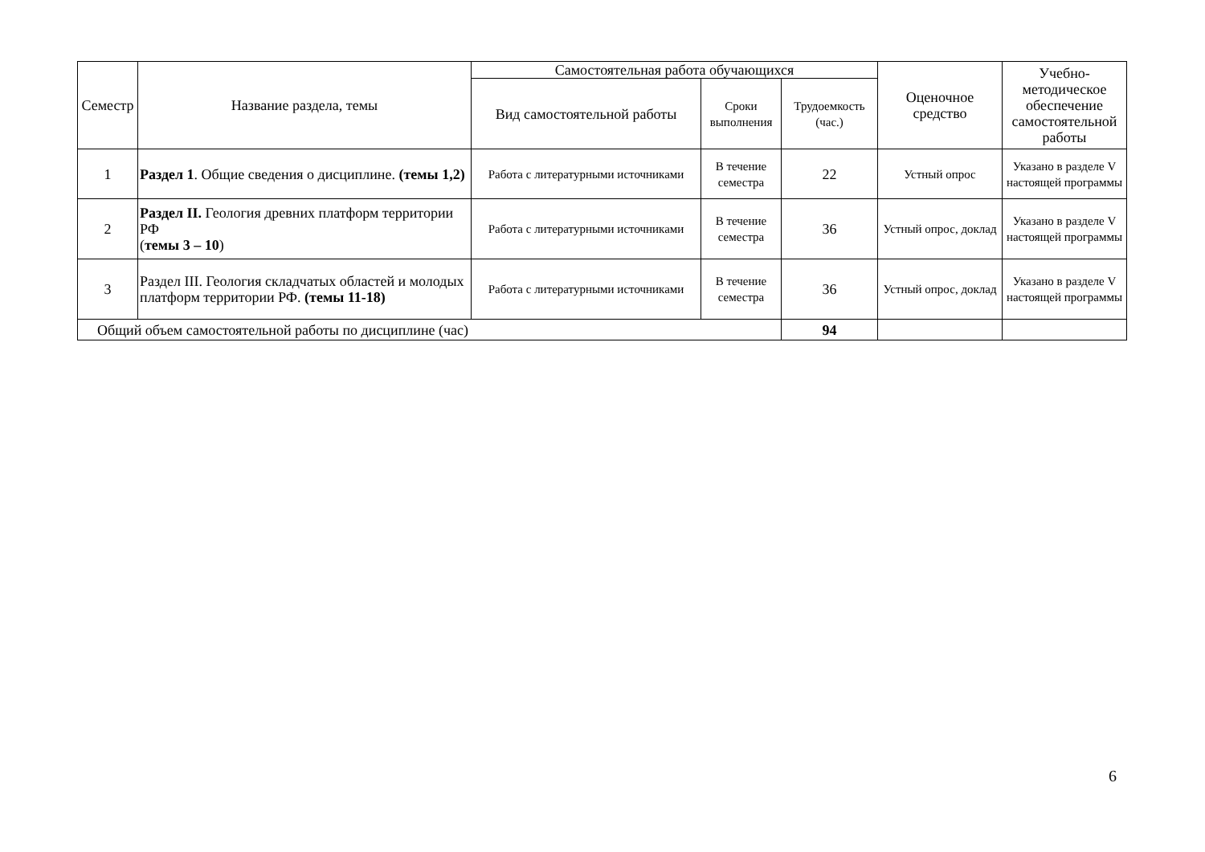| Семестр | Название раздела, темы | Самостоятельная работа обучающихся | | | Оценочное средство | Учебно-методическое обеспечение самостоятельной работы |
| --- | --- | --- | --- | --- | --- | --- |
| | | Вид самостоятельной работы | Сроки выполнения | Трудоемкость (час.) | | |
| 1 | Раздел 1 . Общие сведения о дисциплине. (темы 1,2) | Работа с литературными источниками | В течение семестра | 22 | Устный опрос | Указано в разделе V настоящей программы |
| 2 | Раздел II. Геология древних платформ территории РФ ( темы 3 – 10 ) | Работа с литературными источниками | В течение семестра | 36 | Устный опрос, доклад | Указано в разделе V настоящей программы |
| 3 | Раздел III. Геология складчатых областей и молодых платформ территории РФ. (темы 11-18) | Работа с литературными источниками | В течение семестра | 36 | Устный опрос, доклад | Указано в разделе V настоящей программы |
| Общий объем самостоятельной работы по дисциплине (час) | | | | 94 | | |
6